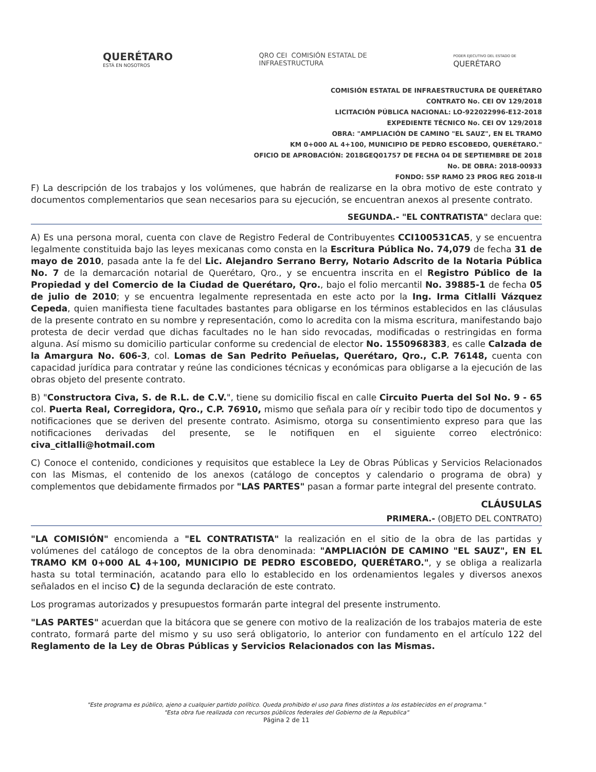QUERÉTARO
ESTÁ EN NOSOTROS
QRO CEI COMISIÓN ESTATAL DE
INFRAESTRUCTURA
PODER EJECUTIVO DEL ESTADO DE
QUERÉTARO
COMISIÓN ESTATAL DE INFRAESTRUCTURA DE QUERÉTARO
CONTRATO No. CEI OV 129/2018
LICITACIÓN PÚBLICA NACIONAL: LO-922022996-E12-2018
EXPEDIENTE TÉCNICO No. CEI OV 129/2018
OBRA: "AMPLIACIÓN DE CAMINO "EL SAUZ", EN EL TRAMO
KM 0+000 AL 4+100, MUNICIPIO DE PEDRO ESCOBEDO, QUERÉTARO."
OFICIO DE APROBACIÓN: 2018GEQ01757 DE FECHA 04 DE SEPTIEMBRE DE 2018
No. DE OBRA: 2018-00933
FONDO: 55P RAMO 23 PROG REG 2018-II
F) La descripción de los trabajos y los volúmenes, que habrán de realizarse en la obra motivo de este contrato y documentos complementarios que sean necesarios para su ejecución, se encuentran anexos al presente contrato.
SEGUNDA.- "EL CONTRATISTA" declara que:
A) Es una persona moral, cuenta con clave de Registro Federal de Contribuyentes CCI100531CA5, y se encuentra legalmente constituida bajo las leyes mexicanas como consta en la Escritura Pública No. 74,079 de fecha 31 de mayo de 2010, pasada ante la fe del Lic. Alejandro Serrano Berry, Notario Adscrito de la Notaria Pública No. 7 de la demarcación notarial de Querétaro, Qro., y se encuentra inscrita en el Registro Público de la Propiedad y del Comercio de la Ciudad de Querétaro, Qro., bajo el folio mercantil No. 39885-1 de fecha 05 de julio de 2010; y se encuentra legalmente representada en este acto por la Ing. Irma Citlalli Vázquez Cepeda, quien manifiesta tiene facultades bastantes para obligarse en los términos establecidos en las cláusulas de la presente contrato en su nombre y representación, como lo acredita con la misma escritura, manifestando bajo protesta de decir verdad que dichas facultades no le han sido revocadas, modificadas o restringidas en forma alguna. Así mismo su domicilio particular conforme su credencial de elector No. 1550968383, es calle Calzada de la Amargura No. 606-3, col. Lomas de San Pedrito Peñuelas, Querétaro, Qro., C.P. 76148, cuenta con capacidad jurídica para contratar y reúne las condiciones técnicas y económicas para obligarse a la ejecución de las obras objeto del presente contrato.
B) "Constructora Civa, S. de R.L. de C.V.", tiene su domicilio fiscal en calle Circuito Puerta del Sol No. 9 - 65 col. Puerta Real, Corregidora, Qro., C.P. 76910, mismo que señala para oír y recibir todo tipo de documentos y notificaciones que se deriven del presente contrato. Asimismo, otorga su consentimiento expreso para que las notificaciones derivadas del presente, se le notifiquen en el siguiente correo electrónico: civa_citlalli@hotmail.com
C) Conoce el contenido, condiciones y requisitos que establece la Ley de Obras Públicas y Servicios Relacionados con las Mismas, el contenido de los anexos (catálogo de conceptos y calendario o programa de obra) y complementos que debidamente firmados por "LAS PARTES" pasan a formar parte integral del presente contrato.
CLÁUSULAS
PRIMERA.- (OBJETO DEL CONTRATO)
"LA COMISIÓN" encomienda a "EL CONTRATISTA" la realización en el sitio de la obra de las partidas y volúmenes del catálogo de conceptos de la obra denominada: "AMPLIACIÓN DE CAMINO "EL SAUZ", EN EL TRAMO KM 0+000 AL 4+100, MUNICIPIO DE PEDRO ESCOBEDO, QUERÉTARO.", y se obliga a realizarla hasta su total terminación, acatando para ello lo establecido en los ordenamientos legales y diversos anexos señalados en el inciso C) de la segunda declaración de este contrato.
Los programas autorizados y presupuestos formarán parte integral del presente instrumento.
"LAS PARTES" acuerdan que la bitácora que se genere con motivo de la realización de los trabajos materia de este contrato, formará parte del mismo y su uso será obligatorio, lo anterior con fundamento en el artículo 122 del Reglamento de la Ley de Obras Públicas y Servicios Relacionados con las Mismas.
"Este programa es público, ajeno a cualquier partido político. Queda prohibido el uso para fines distintos a los establecidos en el programa."
"Esta obra fue realizada con recursos públicos federales del Gobierno de la Republica"
Página 2 de 11